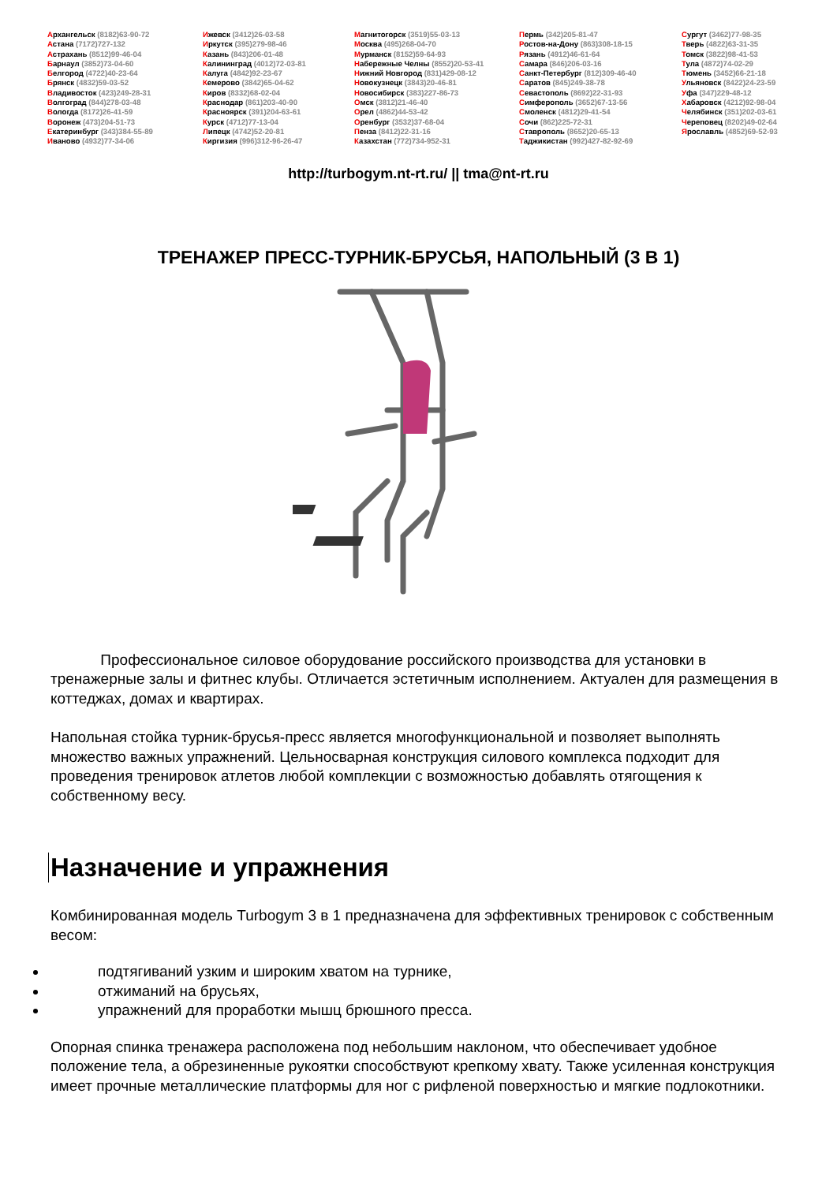Архангельск (8182)63-90-72
Астана (7172)727-132
Астрахань (8512)99-46-04
Барнаул (3852)73-04-60
Белгород (4722)40-23-64
Брянск (4832)59-03-52
Владивосток (423)249-28-31
Волгоград (844)278-03-48
Вологда (8172)26-41-59
Воронеж (473)204-51-73
Екатеринбург (343)384-55-89
Иваново (4932)77-34-06
Ижевск (3412)26-03-58
Иркутск (395)279-98-46
Казань (843)206-01-48
Калининград (4012)72-03-81
Калуга (4842)92-23-67
Кемерово (3842)65-04-62
Киров (8332)68-02-04
Краснодар (861)203-40-90
Красноярск (391)204-63-61
Курск (4712)77-13-04
Липецк (4742)52-20-81
Киргизия (996)312-96-26-47
Магнитогорск (3519)55-03-13
Москва (495)268-04-70
Мурманск (8152)59-64-93
Набережные Челны (8552)20-53-41
Нижний Новгород (831)429-08-12
Новокузнецк (3843)20-46-81
Новосибирск (383)227-86-73
Омск (3812)21-46-40
Орел (4862)44-53-42
Оренбург (3532)37-68-04
Пенза (8412)22-31-16
Казахстан (772)734-952-31
Пермь (342)205-81-47
Ростов-на-Дону (863)308-18-15
Рязань (4912)46-61-64
Самара (846)206-03-16
Санкт-Петербург (812)309-46-40
Саратов (845)249-38-78
Севастополь (8692)22-31-93
Симферополь (3652)67-13-56
Смоленск (4812)29-41-54
Сочи (862)225-72-31
Ставрополь (8652)20-65-13
Таджикистан (992)427-82-92-69
Сургут (3462)77-98-35
Тверь (4822)63-31-35
Томск (3822)98-41-53
Тула (4872)74-02-29
Тюмень (3452)66-21-18
Ульяновск (8422)24-23-59
Уфа (347)229-48-12
Хабаровск (4212)92-98-04
Челябинск (351)202-03-61
Череповец (8202)49-02-64
Ярославль (4852)69-52-93
http://turbogym.nt-rt.ru/ || tma@nt-rt.ru
ТРЕНАЖЕР ПРЕСС-ТУРНИК-БРУСЬЯ, НАПОЛЬНЫЙ (3 В 1)
Профессиональное силовое оборудование российского производства для установки в тренажерные залы и фитнес клубы. Отличается эстетичным исполнением. Актуален для размещения в коттеджах, домах и квартирах.
Напольная стойка турник-брусья-пресс является многофункциональной и позволяет выполнять множество важных упражнений. Цельносварная конструкция силового комплекса подходит для проведения тренировок атлетов любой комплекции с возможностью добавлять отягощения к собственному весу.
Назначение и упражнения
Комбинированная модель Turbogym 3 в 1 предназначена для эффективных тренировок с собственным весом:
подтягиваний узким и широким хватом на турнике,
отжиманий на брусьях,
упражнений для проработки мышц брюшного пресса.
Опорная спинка тренажера расположена под небольшим наклоном, что обеспечивает удобное положение тела, а обрезиненные рукоятки способствуют крепкому хвату. Также усиленная конструкция имеет прочные металлические платформы для ног с рифленой поверхностью и мягкие подлокотники.